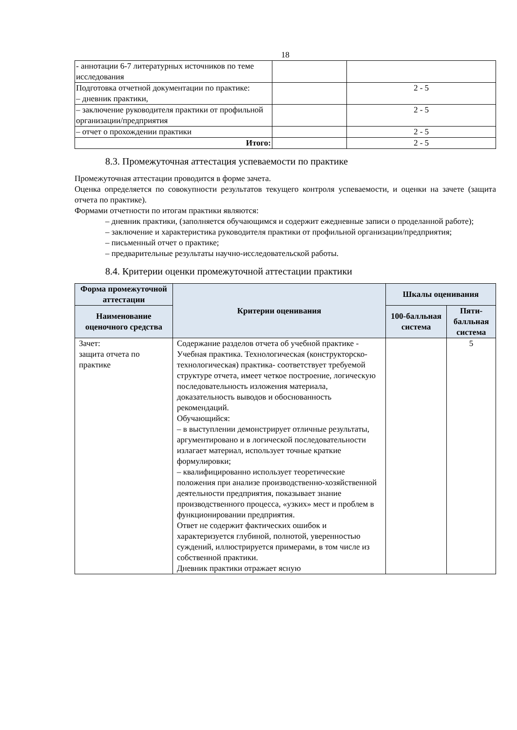18
| - аннотации 6-7 литературных источников по теме исследования | | |
| Подготовка отчетной документации по практике: – дневник практики, | | 2 - 5 |
| – заключение руководителя практики от профильной организации/предприятия | | 2 - 5 |
| – отчет о прохождении практики | | 2 - 5 |
| Итого: | | 2 - 5 |
8.3. Промежуточная аттестация успеваемости по практике
Промежуточная аттестации проводится в форме зачета.
Оценка определяется по совокупности результатов текущего контроля успеваемости, и оценки на зачете (защита отчета по практике).
Формами отчетности по итогам практики являются:
– дневник практики, (заполняется обучающимся и содержит ежедневные записи о проделанной работе);
– заключение и характеристика руководителя практики от профильной организации/предприятия;
– письменный отчет о практике;
– предварительные результаты научно-исследовательской работы.
8.4. Критерии оценки промежуточной аттестации практики
| Форма промежуточной аттестации | Критерии оценивания | Шкалы оценивания | |
| --- | --- | --- | --- |
| Наименование оценочного средства | | 100-балльная система | Пяти-балльная система |
| Зачет: защита отчета по практике | Содержание разделов отчета об учебной практике - Учебная практика. Технологическая (конструкторско- технологическая) практика- соответствует требуемой структуре отчета, имеет четкое построение, логическую последовательность изложения материала, доказательность выводов и обоснованность рекомендаций. Обучающийся: – в выступлении демонстрирует отличные результаты, аргументировано и в логической последовательности излагает материал, использует точные краткие формулировки; – квалифицированно использует теоретические положения при анализе производственно-хозяйственной деятельности предприятия, показывает знание производственного процесса, «узких» мест и проблем в функционировании предприятия. Ответ не содержит фактических ошибок и характеризуется глубиной, полнотой, уверенностью суждений, иллюстрируется примерами, в том числе из собственной практики. Дневник практики отражает ясную | | 5 |